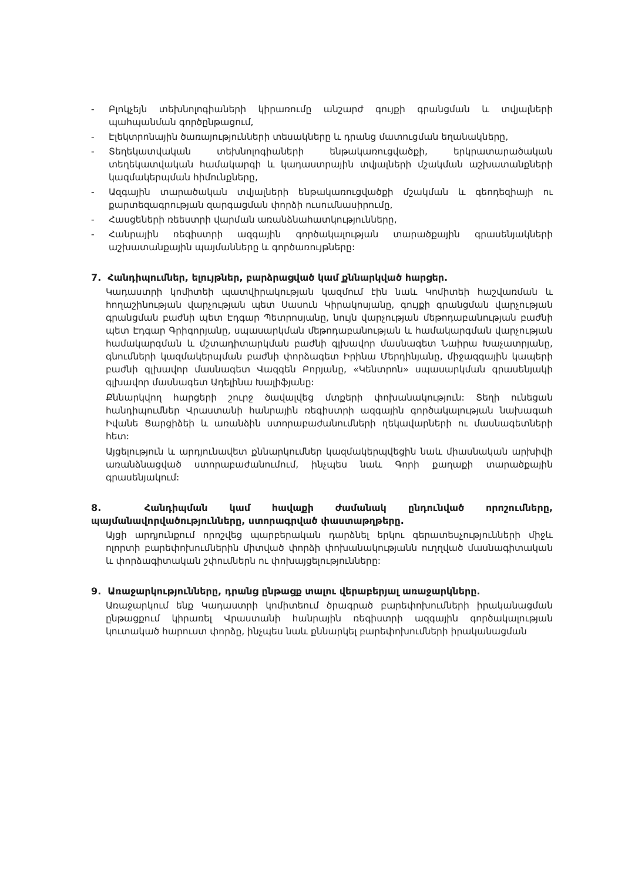- Բլոկչեյն տեխնոլոգիաների կիրառումը անշարժ գույքի գրանցման և տվյալների պահպանման գործընթացում,
- Էլեկտրոնային ծառայությունների տեսակները և դրանց մատուցման եղանակները,
- Տեղեկատվական տեխնոլոգիաների ենթակառուցվածքի, երկրատարածական տեղեկատվական համակարգի և կադաստրային տվյալների մշակման աշխատանքների կազմակերպման հիմունքները,
- Ազգային տարածական տվյալների ենթակառուցվածքի մշակման և գեոդեզիայի ու քարտեզագրության զարգացման փորձի ուսումնասիրումը,
- Հասցեների ռեեստրի վարման առանձնահատկությունները,
- Հանրային ռեգիստրի ազգային գործակալության տարածքային գրասենյակների աշխատանքային պայմանները և գործառույթները:
7. Հանդիպումներ, ելույթներ, բարձրացված կամ քննարկված հարցեր.
Կադաստրի կոմիտեի պատվիրակության կազմում էին նաև Կոմիտեի հաշվառման և հողաշինության վարչության պետ Սասուն Կիրակոսյանը, գույքի գրանցման վարչության գրանցման բաժնի պետ Էդգար Պետրոսյանը, նույն վարչության մեթոդաբանության բաժնի պետ Էդգար Գրիգորյանը, սպասարկման մեթոդաբանության և համակարգման վարչության համակարգման և մշտադիտարկման բաժնի գլխավոր մասնագետ Նաիրա Խաչատրյանը, գնումների կազմակերպման բաժնի փորձագետ Իրինա Մերդինյանը, միջազգային կապերի բաժնի գլխավոր մասնագետ Վազգեն Բորյանը, «Կենտրոն» սպասարկման գրասենյակի գլխավոր մասնագետ Ադելինա Խալիֆյանը:
Քննարկվող հարցերի շուրջ ծավալվեց մտքերի փոխանակություն: Տեղի ունեցան հանդիպումներ Վրաստանի հանրային ռեգիստրի ազգային գործակալության նախագահ Իվանե Ցարցիձեի և առանձին ստորաբաժանումների ղեկավարների ու մասնագետների հետ:
Այցելություն և արդյունավետ քննարկումներ կազմակերպվեցին նաև միասնական արխիվի առանձնացված ստորաբաժանումում, ինչպես նաև Գորի քաղաքի տարածքային գրասենյակում:
8. Հանդիպման կամ հավաքի ժամանակ ընդունված որոշումները, պայմանավորվածությունները, ստորագրված փաստաթղթերը.
Այցի արդյունքում որոշվեց պարբերական դարձնել երկու գերատեսչությունների միջև ոլորտի բարեփոխումներին միտված փորձի փոխանակությանն ուղղված մասնագիտական և փորձագիտական շփումներն ու փոխայցելությունները:
9. Առաջարկությունները, դրանց ընթացք տալու վերաբերյալ առաջարկները.
Առաջարկում ենք Կադաստրի կոմիտեում ծրագրած բարեփոխումների իրականացման ընթացքում կիրառել Վրաստանի հանրային ռեգիստրի ազգային գործակալության կուտակած հարուստ փորձը, ինչպես նաև քննարկել բարեփոխումների իրականացման